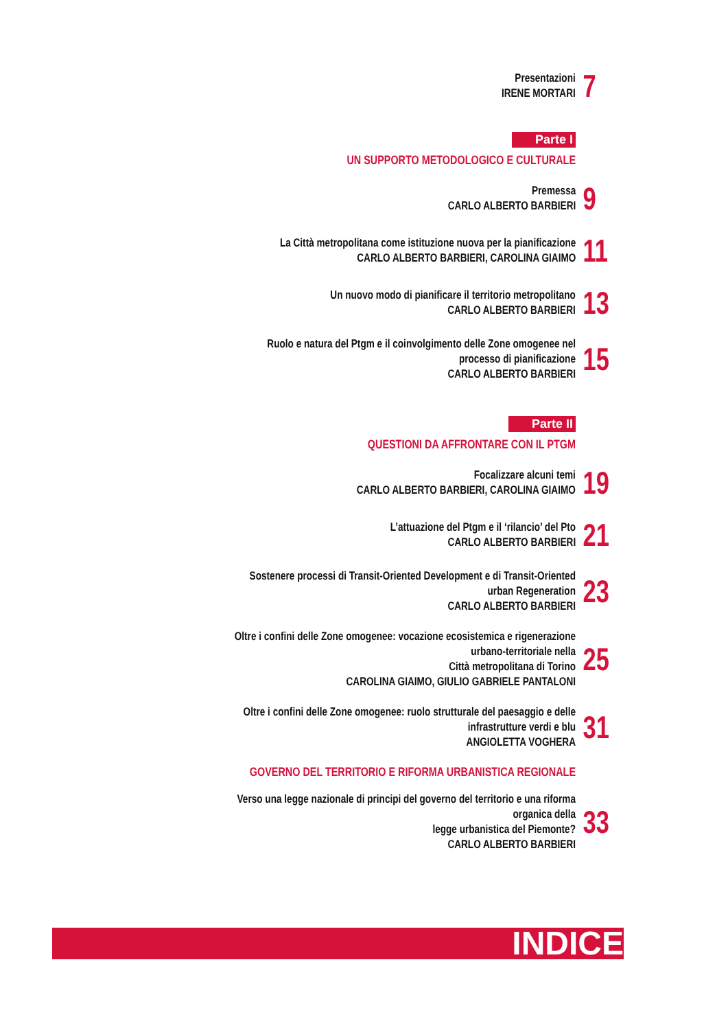Presentazioni
IRENE MORTARI
7
Parte I
UN SUPPORTO METODOLOGICO E CULTURALE
Premessa
CARLO ALBERTO BARBIERI
9
La Città metropolitana come istituzione nuova per la pianificazione
CARLO ALBERTO BARBIERI, CAROLINA GIAIMO
11
Un nuovo modo di pianificare il territorio metropolitano
CARLO ALBERTO BARBIERI
13
Ruolo e natura del Ptgm e il coinvolgimento delle Zone omogenee nel processo di pianificazione
CARLO ALBERTO BARBIERI
15
Parte II
QUESTIONI DA AFFRONTARE CON IL PTGM
Focalizzare alcuni temi
CARLO ALBERTO BARBIERI, CAROLINA GIAIMO
19
L’attuazione del Ptgm e il ‘rilancio’ del Pto
CARLO ALBERTO BARBIERI
21
Sostenere processi di Transit-Oriented Development e di Transit-Oriented urban Regeneration
CARLO ALBERTO BARBIERI
23
Oltre i confini delle Zone omogenee: vocazione ecosistemica e rigenerazione urbano-territoriale nella
Città metropolitana di Torino
CAROLINA GIAIMO, GIULIO GABRIELE PANTALONI
25
Oltre i confini delle Zone omogenee: ruolo strutturale del paesaggio e delle infrastrutture verdi e blu
ANGIOLETTA VOGHERA
31
GOVERNO DEL TERRITORIO E RIFORMA URBANISTICA REGIONALE
Verso una legge nazionale di principi del governo del territorio e una riforma organica della
legge urbanistica del Piemonte?
CARLO ALBERTO BARBIERI
33
INDICE